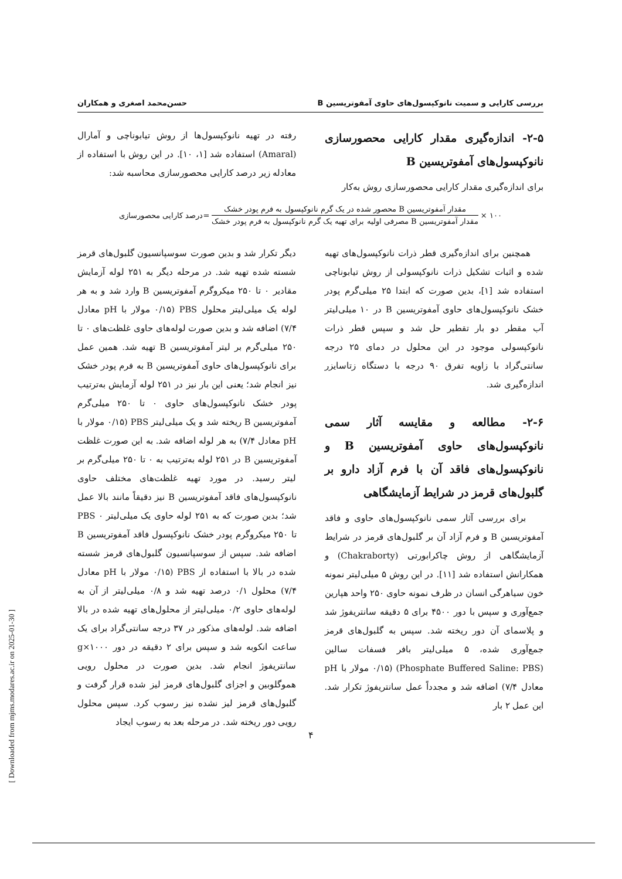بررسی کارایی و سمیت نانوکپسول‌های حاوی آمفوتریسین B حسن‌محمد اصغری و همکاران
۲-۵- اندازه‌گیری مقدار کارایی محصورسازی نانوکپسول‌های آمفوتریسین B
برای اندازه‌گیری مقدار کارایی محصورسازی روش به‌کار
رفته در تهیه نانوکپسول‌ها از روش تیابوناچی و آمارال (Amaral) استفاده شد [۱، ۱۰]. در این روش با استفاده از معادله زیر درصد کارایی محصورسازی محاسبه شد:
۱۰۰ ×
مقدار آمفوتریسین B محصور شده در یک گرم نانوکپسول به فرم پودر خشک
مقدار آمفوتریسین B مصرفی اولیه برای تهیه یک گرم نانوکپسول به فرم پودر خشک
=درصد کارایی محصورسازی
همچنین برای اندازه‌گیری قطر ذرات نانوکپسول‌های تهیه شده و اثبات تشکیل ذرات نانوکپسولی از روش تیابوناچی استفاده شد [۱]، بدین صورت که ابتدا ۲۵ میلی‌گرم پودر خشک نانوکپسول‌های حاوی آمفوتریسین B در ۱۰ میلی‌لیتر آب مقطر دو بار تقطیر حل شد و سپس قطر ذرات نانوکپسولی موجود در این محلول در دمای ۲۵ درجه سانتی‌گراد با زاویه تفرق ۹۰ درجه با دستگاه زتاسایزر اندازه‌گیری شد.
۲-۶- مطالعه و مقایسه آثار سمی نانوکپسول‌های حاوی آمفوتریسین B و نانوکپسول‌های فاقد آن با فرم آزاد دارو بر گلبول‌های قرمز در شرایط آزمایشگاهی
برای بررسی آثار سمی نانوکپسول‌های حاوی و فاقد آمفوتریسین B و فرم آزاد آن بر گلبول‌های قرمز در شرایط آزمایشگاهی از روش چاکرابورتی (Chakraborty) و همکارانش استفاده شد [۱۱]. در این روش ۵ میلی‌لیتر نمونه خون سیاهرگی انسان در ظرف نمونه حاوی ۲۵۰ واحد هپارین جمع‌آوری و سپس با دور ۴۵۰۰ برای ۵ دقیقه سانتریفوژ شد و پلاسمای آن دور ریخته شد. سپس به گلبول‌های قرمز جمع‌آوری شده، ۵ میلی‌لیتر بافر فسفات سالین (Phosphate Buffered Saline: PBS) (۰/۱۵ مولار با pH معادل ۷/۴) اضافه شد و مجدداً عمل سانتریفوژ تکرار شد. این عمل ۲ بار
دیگر تکرار شد و بدین صورت سوسپانسیون گلبول‌های قرمز شسته شده تهیه شد. در مرحله دیگر به ۲۵۱ لوله آزمایش مقادیر ۰ تا ۲۵۰ میکروگرم آمفوتریسین B وارد شد و به هر لوله یک میلی‌لیتر محلول PBS (۰/۱۵ مولار با pH معادل ۷/۴) اضافه شد و بدین صورت لوله‌های حاوی غلظت‌های ۰ تا ۲۵۰ میلی‌گرم بر لیتر آمفوتریسین B تهیه شد. همین عمل برای نانوکپسول‌های حاوی آمفوتریسین B به فرم پودر خشک نیز انجام شد؛ یعنی این بار نیز در ۲۵۱ لوله آزمایش به‌ترتیب پودر خشک نانوکپسول‌های حاوی ۰ تا ۲۵۰ میلی‌گرم آمفوتریسین B ریخته شد و یک میلی‌لیتر PBS (۰/۱۵ مولار با pH معادل ۷/۴) به هر لوله اضافه شد. به این صورت غلظت آمفوتریسین B در ۲۵۱ لوله به‌ترتیب به ۰ تا ۲۵۰ میلی‌گرم بر لیتر رسید. در مورد تهیه غلظت‌های مختلف حاوی نانوکپسول‌های فاقد آمفوتریسین B نیز دقیقاً مانند بالا عمل شد؛ بدین صورت که به ۲۵۱ لوله حاوی یک میلی‌لیتر PBS ۰ تا ۲۵۰ میکروگرم پودر خشک نانوکپسول فاقد آمفوتریسین B اضافه شد. سپس از سوسپانسیون گلبول‌های قرمز شسته شده در بالا با استفاده از PBS (۰/۱۵ مولار با pH معادل ۷/۴) محلول ۰/۱ درصد تهیه شد و ۰/۸ میلی‌لیتر از آن به لوله‌های حاوی ۰/۲ میلی‌لیتر از محلول‌های تهیه شده در بالا اضافه شد. لوله‌های مذکور در ۳۷ درجه سانتی‌گراد برای یک ساعت انکوبه شد و سپس برای ۲ دقیقه در دور ۱۰۰۰×g سانتریفوژ انجام شد. بدین صورت در محلول رویی هموگلوبین و اجزای گلبول‌های قرمز لیز شده قرار گرفت و گلبول‌های قرمز لیز نشده نیز رسوب کرد. سپس محلول رویی دور ریخته شد. در مرحله بعد به رسوب ایجاد
۴
[ Downloaded from mjms.modares.ac.ir on 2025-01-30 ]